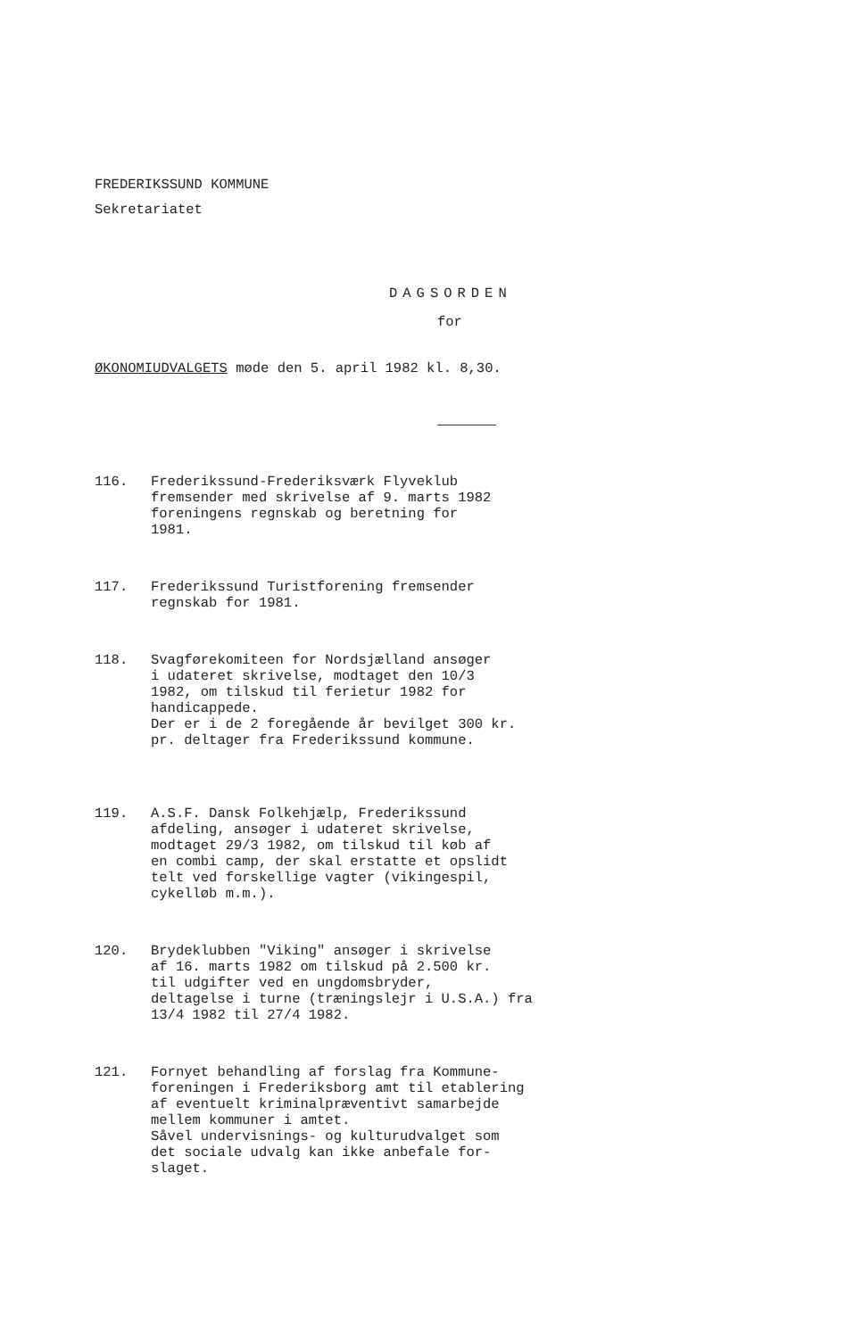FREDERIKSSUND KOMMUNE
Sekretariatet
DAGSORDEN
for
ØKONOMIUDVALGETS møde den 5. april 1982 kl. 8,30.
116. Frederikssund-Frederiksværk Flyveklub
fremsender med skrivelse af 9. marts 1982
foreningens regnskab og beretning for
1981.
117. Frederikssund Turistforening fremsender
regnskab for 1981.
118. Svagførekomiteen for Nordsjælland ansøger
i udateret skrivelse, modtaget den 10/3
1982, om tilskud til ferietur 1982 for
handicappede.
Der er i de 2 foregående år bevilget 300 kr.
pr. deltager fra Frederikssund kommune.
119. A.S.F. Dansk Folkehjælp, Frederikssund
afdeling, ansøger i udateret skrivelse,
modtaget 29/3 1982, om tilskud til køb af
en combi camp, der skal erstatte et opslidt
telt ved forskellige vagter (vikingespil,
cykelløb m.m.).
120. Brydeklubben "Viking" ansøger i skrivelse
af 16. marts 1982 om tilskud på 2.500 kr.
til udgifter ved en ungdomsbryder,
deltagelse i turne (træningslejr i U.S.A.) fra
13/4 1982 til 27/4 1982.
121. Fornyet behandling af forslag fra Kommune-
foreningen i Frederiksborg amt til etablering
af eventuelt kriminalpræventivt samarbejde
mellem kommuner i amtet.
Såvel undervisnings- og kulturudvalget som
det sociale udvalg kan ikke anbefale for-
slaget.